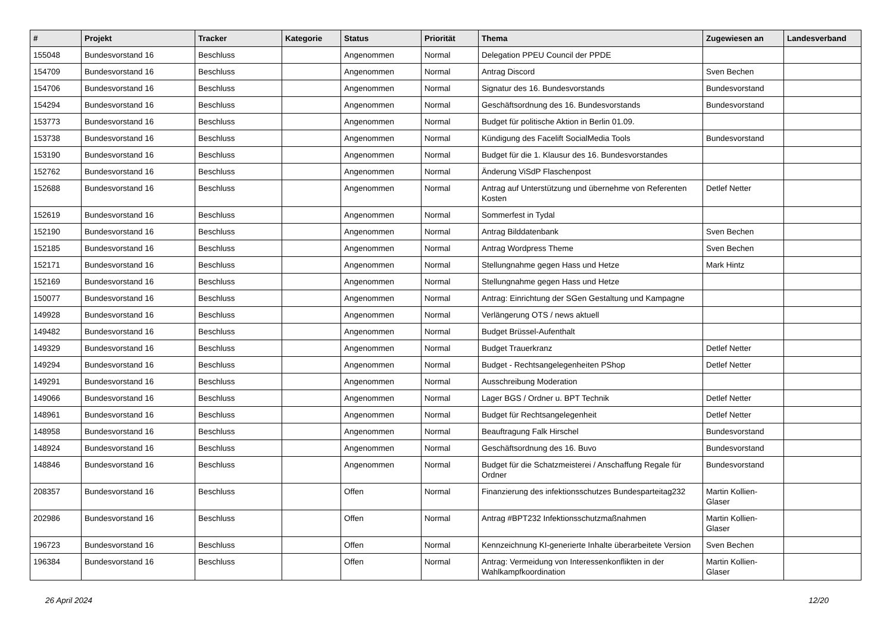| # | Projekt | Tracker | Kategorie | Status | Priorität | Thema | Zugewiesen an | Landesverband |
| --- | --- | --- | --- | --- | --- | --- | --- | --- |
| 155048 | Bundesvorstand 16 | Beschluss | | Angenommen | Normal | Delegation PPEU Council der PPDE | | |
| 154709 | Bundesvorstand 16 | Beschluss | | Angenommen | Normal | Antrag Discord | Sven Bechen | |
| 154706 | Bundesvorstand 16 | Beschluss | | Angenommen | Normal | Signatur des 16. Bundesvorstands | Bundesvorstand | |
| 154294 | Bundesvorstand 16 | Beschluss | | Angenommen | Normal | Geschäftsordnung des 16. Bundesvorstands | Bundesvorstand | |
| 153773 | Bundesvorstand 16 | Beschluss | | Angenommen | Normal | Budget für politische Aktion in Berlin 01.09. | | |
| 153738 | Bundesvorstand 16 | Beschluss | | Angenommen | Normal | Kündigung des Facelift SocialMedia Tools | Bundesvorstand | |
| 153190 | Bundesvorstand 16 | Beschluss | | Angenommen | Normal | Budget für die 1. Klausur des 16. Bundesvorstandes | | |
| 152762 | Bundesvorstand 16 | Beschluss | | Angenommen | Normal | Änderung ViSdP Flaschenpost | | |
| 152688 | Bundesvorstand 16 | Beschluss | | Angenommen | Normal | Antrag auf Unterstützung und übernehme von Referenten Kosten | Detlef Netter | |
| 152619 | Bundesvorstand 16 | Beschluss | | Angenommen | Normal | Sommerfest in Tydal | | |
| 152190 | Bundesvorstand 16 | Beschluss | | Angenommen | Normal | Antrag Bilddatenbank | Sven Bechen | |
| 152185 | Bundesvorstand 16 | Beschluss | | Angenommen | Normal | Antrag Wordpress Theme | Sven Bechen | |
| 152171 | Bundesvorstand 16 | Beschluss | | Angenommen | Normal | Stellungnahme gegen Hass und Hetze | Mark Hintz | |
| 152169 | Bundesvorstand 16 | Beschluss | | Angenommen | Normal | Stellungnahme gegen Hass und Hetze | | |
| 150077 | Bundesvorstand 16 | Beschluss | | Angenommen | Normal | Antrag: Einrichtung der SGen Gestaltung und Kampagne | | |
| 149928 | Bundesvorstand 16 | Beschluss | | Angenommen | Normal | Verlängerung OTS / news aktuell | | |
| 149482 | Bundesvorstand 16 | Beschluss | | Angenommen | Normal | Budget Brüssel-Aufenthalt | | |
| 149329 | Bundesvorstand 16 | Beschluss | | Angenommen | Normal | Budget Trauerkranz | Detlef Netter | |
| 149294 | Bundesvorstand 16 | Beschluss | | Angenommen | Normal | Budget - Rechtsangelegenheiten PShop | Detlef Netter | |
| 149291 | Bundesvorstand 16 | Beschluss | | Angenommen | Normal | Ausschreibung Moderation | | |
| 149066 | Bundesvorstand 16 | Beschluss | | Angenommen | Normal | Lager BGS / Ordner u. BPT Technik | Detlef Netter | |
| 148961 | Bundesvorstand 16 | Beschluss | | Angenommen | Normal | Budget für Rechtsangelegenheit | Detlef Netter | |
| 148958 | Bundesvorstand 16 | Beschluss | | Angenommen | Normal | Beauftragung Falk Hirschel | Bundesvorstand | |
| 148924 | Bundesvorstand 16 | Beschluss | | Angenommen | Normal | Geschäftsordnung des 16. Buvo | Bundesvorstand | |
| 148846 | Bundesvorstand 16 | Beschluss | | Angenommen | Normal | Budget für die Schatzmeisterei / Anschaffung Regale für Ordner | Bundesvorstand | |
| 208357 | Bundesvorstand 16 | Beschluss | | Offen | Normal | Finanzierung des infektionsschutzes Bundesparteitag232 | Martin Kollien-Glaser | |
| 202986 | Bundesvorstand 16 | Beschluss | | Offen | Normal | Antrag #BPT232 Infektionsschutzmaßnahmen | Martin Kollien-Glaser | |
| 196723 | Bundesvorstand 16 | Beschluss | | Offen | Normal | Kennzeichnung KI-generierte Inhalte überarbeitete Version | Sven Bechen | |
| 196384 | Bundesvorstand 16 | Beschluss | | Offen | Normal | Antrag: Vermeidung von Interessenkonflikten in der Wahlkampfkoordination | Martin Kollien-Glaser | |
26 April 2024 12/20